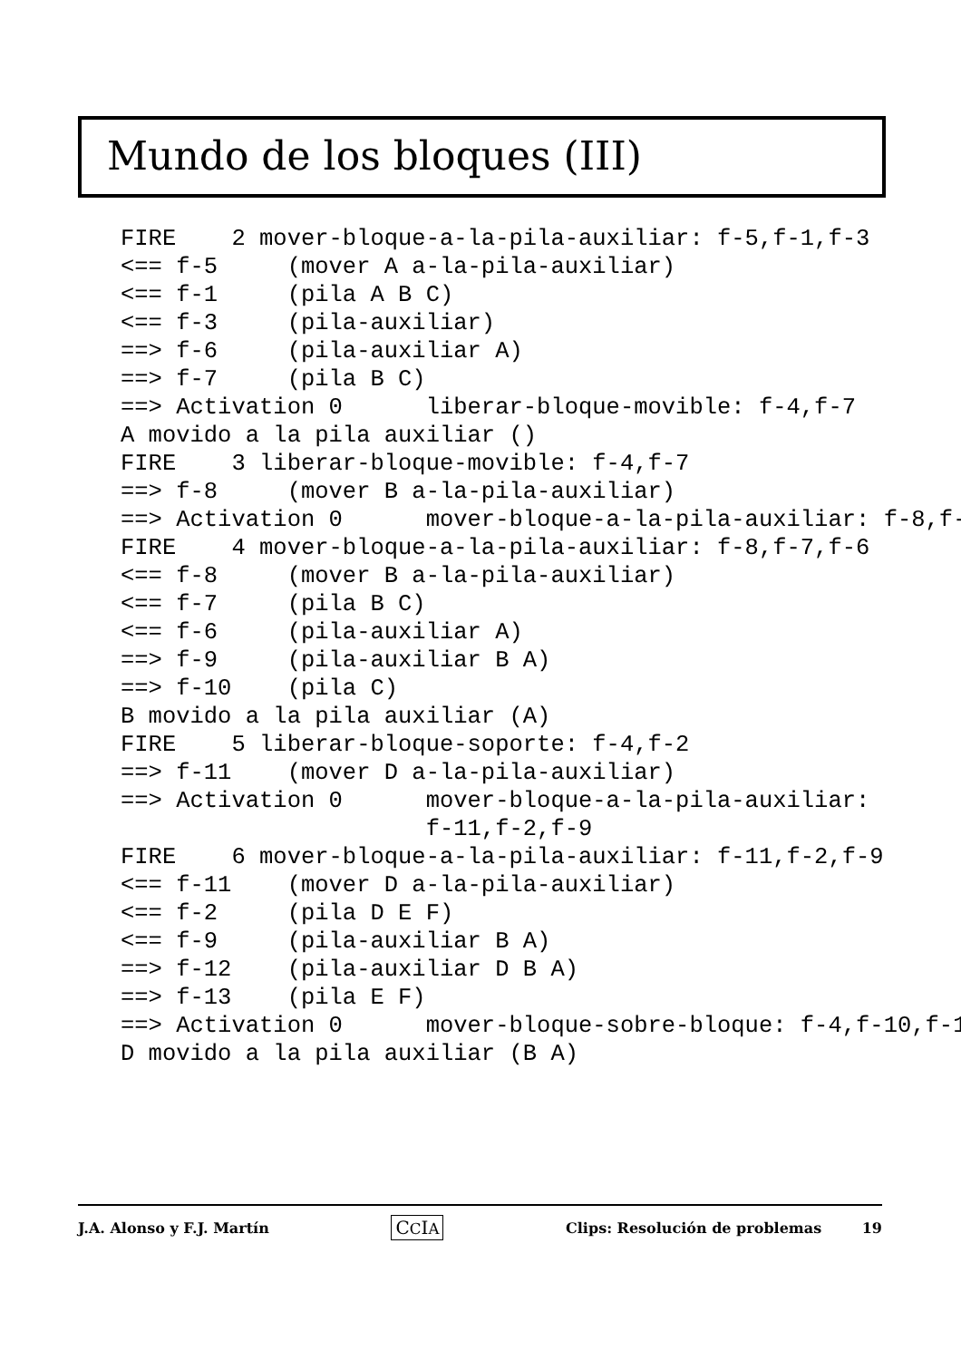Mundo de los bloques (III)
FIRE    2 mover-bloque-a-la-pila-auxiliar: f-5,f-1,f-3
<== f-5     (mover A a-la-pila-auxiliar)
<== f-1     (pila A B C)
<== f-3     (pila-auxiliar)
==> f-6     (pila-auxiliar A)
==> f-7     (pila B C)
==> Activation 0      liberar-bloque-movible: f-4,f-7
A movido a la pila auxiliar ()
FIRE    3 liberar-bloque-movible: f-4,f-7
==> f-8     (mover B a-la-pila-auxiliar)
==> Activation 0      mover-bloque-a-la-pila-auxiliar: f-8,f-
FIRE    4 mover-bloque-a-la-pila-auxiliar: f-8,f-7,f-6
<== f-8     (mover B a-la-pila-auxiliar)
<== f-7     (pila B C)
<== f-6     (pila-auxiliar A)
==> f-9     (pila-auxiliar B A)
==> f-10    (pila C)
B movido a la pila auxiliar (A)
FIRE    5 liberar-bloque-soporte: f-4,f-2
==> f-11    (mover D a-la-pila-auxiliar)
==> Activation 0      mover-bloque-a-la-pila-auxiliar:
                      f-11,f-2,f-9
FIRE    6 mover-bloque-a-la-pila-auxiliar: f-11,f-2,f-9
<== f-11    (mover D a-la-pila-auxiliar)
<== f-2     (pila D E F)
<== f-9     (pila-auxiliar B A)
==> f-12    (pila-auxiliar D B A)
==> f-13    (pila E F)
==> Activation 0      mover-bloque-sobre-bloque: f-4,f-10,f-1
D movido a la pila auxiliar (B A)
J.A. Alonso y F.J. Martín CCIA Clips: Resolución de problemas 19